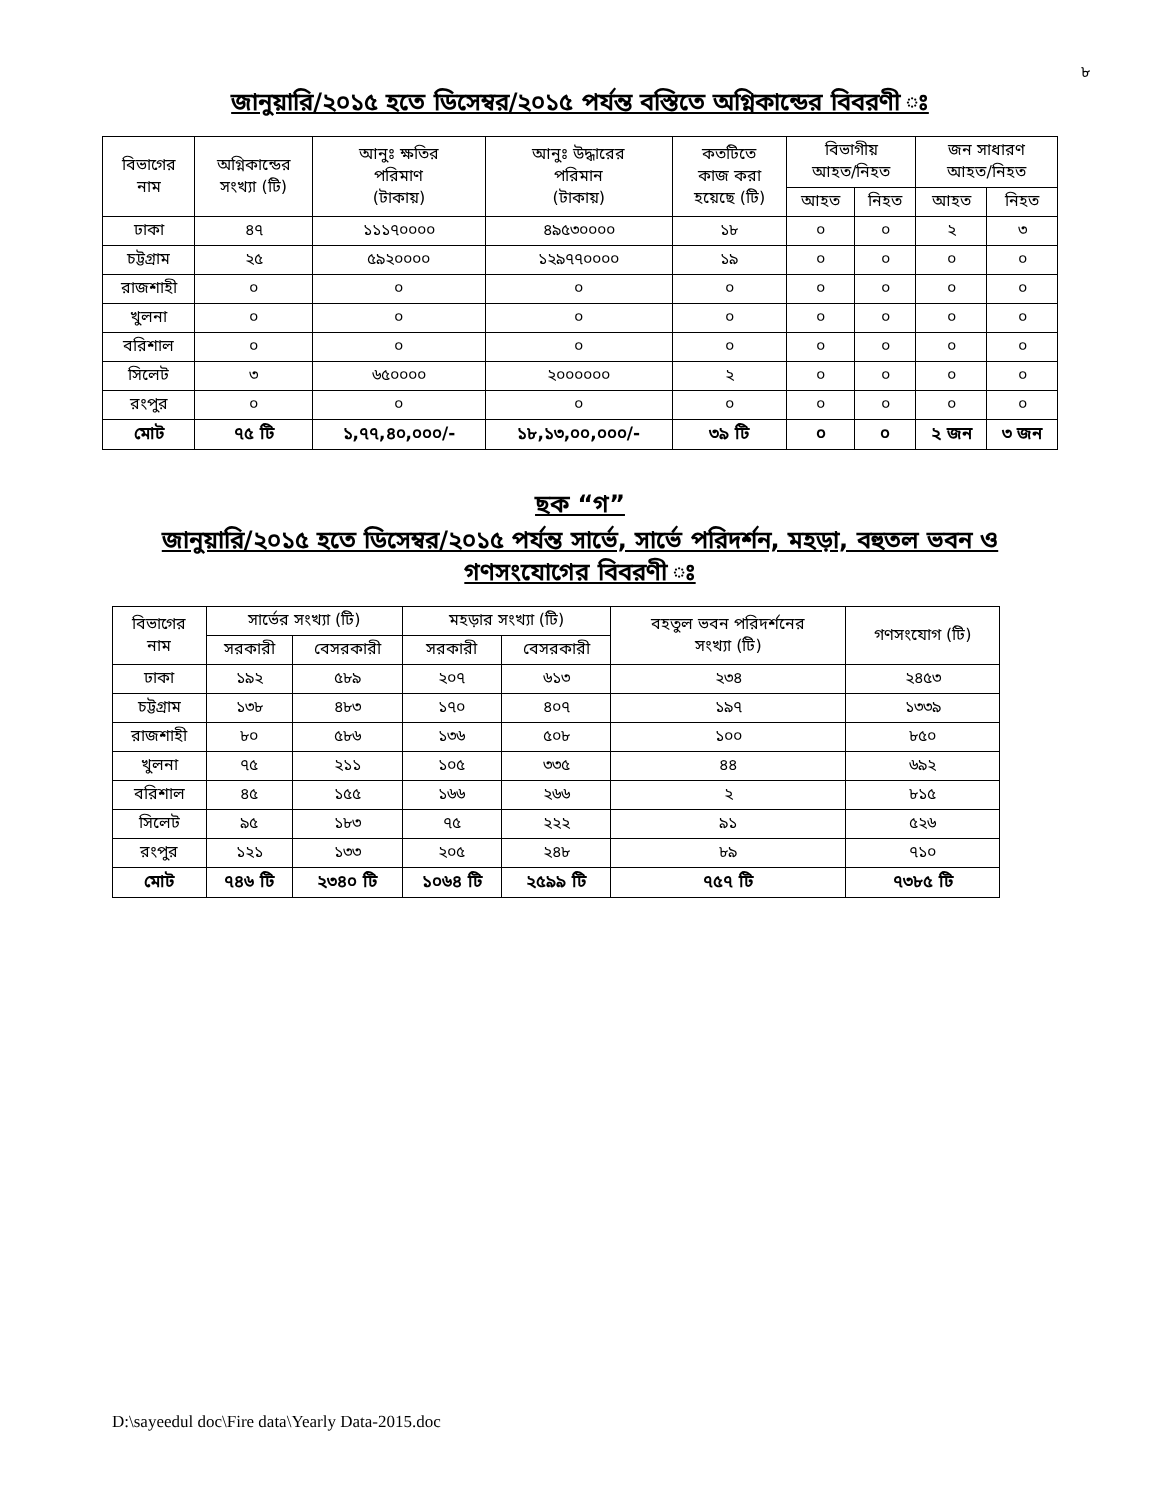৮
জানুয়ারি/২০১৫ হতে ডিসেম্বর/২০১৫ পর্যন্ত বস্তিতে অগ্নিকান্ডের বিবরণী ঃ
| বিভাগের নাম | অগ্নিকান্ডের সংখ্যা (টি) | আনুঃ ক্ষতির পরিমাণ (টাকায়) | আনুঃ উদ্ধারের পরিমান (টাকায়) | কতটিতে কাজ করা হয়েছে (টি) | বিভাগীয় আহত/নিহত | | জন সাধারণ আহত/নিহত | |
| --- | --- | --- | --- | --- | --- | --- | --- | --- |
| | | | | | আহত | নিহত | আহত | নিহত |
| ঢাকা | ৪৭ | ১১১৭০০০০ | ৪৯৫৩০০০০ | ১৮ | ০ | ০ | ২ | ৩ |
| চট্টগ্রাম | ২৫ | ৫৯২০০০০ | ১২৯৭৭০০০০ | ১৯ | ০ | ০ | ০ | ০ |
| রাজশাহী | ০ | ০ | ০ | ০ | ০ | ০ | ০ | ০ |
| খুলনা | ০ | ০ | ০ | ০ | ০ | ০ | ০ | ০ |
| বরিশাল | ০ | ০ | ০ | ০ | ০ | ০ | ০ | ০ |
| সিলেট | ৩ | ৬৫০০০০ | ২০০০০০০ | ২ | ০ | ০ | ০ | ০ |
| রংপুর | ০ | ০ | ০ | ০ | ০ | ০ | ০ | ০ |
| মোট | ৭৫ টি | ১,৭৭,৪০,০০০/- | ১৮,১৩,০০,০০০/- | ৩৯ টি | ০ | ০ | ২ জন | ৩ জন |
ছক “গ”
জানুয়ারি/২০১৫ হতে ডিসেম্বর/২০১৫ পর্যন্ত সার্ভে, সার্ভে পরিদর্শন, মহড়া, বহুতল ভবন ও
গণসংযোগের বিবরণী ঃ
| বিভাগের নাম | সার্ভের সংখ্যা (টি) | | মহড়ার সংখ্যা (টি) | | বহতুল ভবন পরিদর্শনের সংখ্যা (টি) | গণসংযোগ (টি) |
| --- | --- | --- | --- | --- | --- | --- |
| | সরকারী | বেসরকারী | সরকারী | বেসরকারী | | |
| ঢাকা | ১৯২ | ৫৮৯ | ২০৭ | ৬১৩ | ২৩৪ | ২৪৫৩ |
| চট্টগ্রাম | ১৩৮ | ৪৮৩ | ১৭০ | ৪০৭ | ১৯৭ | ১৩৩৯ |
| রাজশাহী | ৮০ | ৫৮৬ | ১৩৬ | ৫০৮ | ১০০ | ৮৫০ |
| খুলনা | ৭৫ | ২১১ | ১০৫ | ৩৩৫ | ৪৪ | ৬৯২ |
| বরিশাল | ৪৫ | ১৫৫ | ১৬৬ | ২৬৬ | ২ | ৮১৫ |
| সিলেট | ৯৫ | ১৮৩ | ৭৫ | ২২২ | ৯১ | ৫২৬ |
| রংপুর | ১২১ | ১৩৩ | ২০৫ | ২৪৮ | ৮৯ | ৭১০ |
| মোট | ৭৪৬ টি | ২৩৪০ টি | ১০৬৪ টি | ২৫৯৯ টি | ৭৫৭ টি | ৭৩৮৫ টি |
D:\sayeedul doc\Fire data\Yearly Data-2015.doc